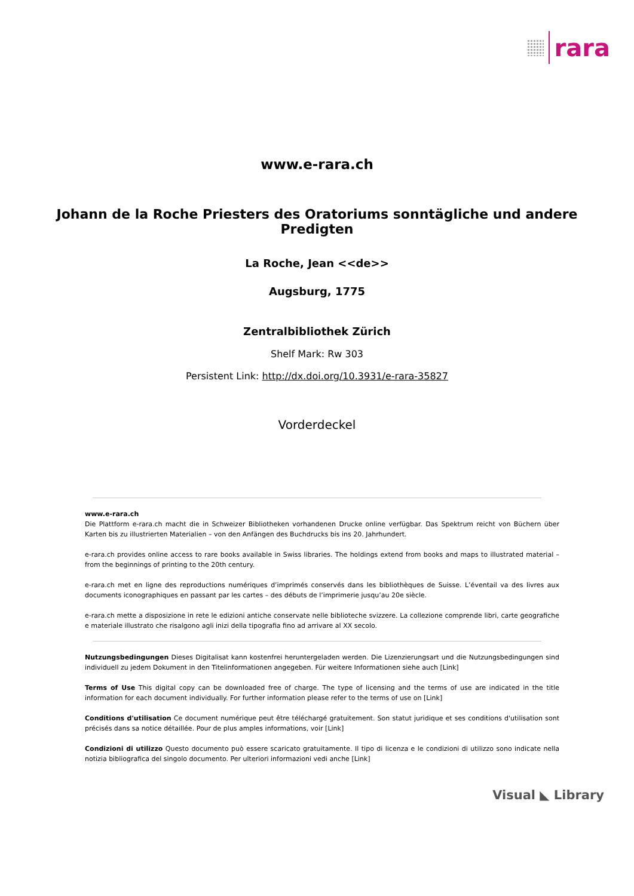rara
www.e-rara.ch
Johann de la Roche Priesters des Oratoriums sonntägliche und andere Predigten
La Roche, Jean <<de>>
Augsburg, 1775
Zentralbibliothek Zürich
Shelf Mark: Rw 303
Persistent Link: http://dx.doi.org/10.3931/e-rara-35827
Vorderdeckel
www.e-rara.ch
Die Plattform e-rara.ch macht die in Schweizer Bibliotheken vorhandenen Drucke online verfügbar. Das Spektrum reicht von Büchern über Karten bis zu illustrierten Materialien – von den Anfängen des Buchdrucks bis ins 20. Jahrhundert.
e-rara.ch provides online access to rare books available in Swiss libraries. The holdings extend from books and maps to illustrated material – from the beginnings of printing to the 20th century.
e-rara.ch met en ligne des reproductions numériques d’imprimés conservés dans les bibliothèques de Suisse. L’éventail va des livres aux documents iconographiques en passant par les cartes – des débuts de l’imprimerie jusqu’au 20e siècle.
e-rara.ch mette a disposizione in rete le edizioni antiche conservate nelle biblioteche svizzere. La collezione comprende libri, carte geografiche e materiale illustrato che risalgono agli inizi della tipografia fino ad arrivare al XX secolo.
Nutzungsbedingungen Dieses Digitalisat kann kostenfrei heruntergeladen werden. Die Lizenzierungsart und die Nutzungsbedingungen sind individuell zu jedem Dokument in den Titelinformationen angegeben. Für weitere Informationen siehe auch [Link]
Terms of Use This digital copy can be downloaded free of charge. The type of licensing and the terms of use are indicated in the title information for each document individually. For further information please refer to the terms of use on [Link]
Conditions d'utilisation Ce document numérique peut être téléchargé gratuitement. Son statut juridique et ses conditions d'utilisation sont précisés dans sa notice détaillée. Pour de plus amples informations, voir [Link]
Condizioni di utilizzo Questo documento può essere scaricato gratuitamente. Il tipo di licenza e le condizioni di utilizzo sono indicate nella notizia bibliografica del singolo documento. Per ulteriori informazioni vedi anche [Link]
Visual ◣ Library